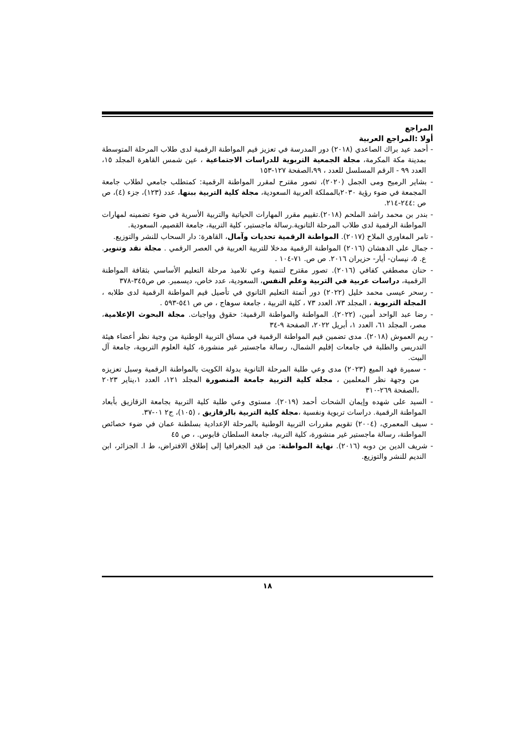المراجع
أولا :المراجع العربية
- أحمد عيد براك الصاعدي (٢٠١٨) دور المدرسة في تعزيز قيم المواطنة الرقمية لدى طلاب المرحلة المتوسطة بمدينة مكة المكرمة، مجلة الجمعية التربوية للدراسات الاجتماعية ، عين شمس القاهرة المجلد ١٥، العدد ٩٩ - الرقم المسلسل للعدد ، ٩٩،الصفحة ١٢٧-١٥٣
- بشاير الرميح ومى الجمل (٢٠٢٠)، تصور مقترح لمقرر المواطنة الرقمية: كمتطلب جامعي لطلاب جامعة المجمعة في ضوء رؤية ٢٠٣٠بالمملكة العربية السعودية، مجلة كلية التربية ببنها، عدد (١٢٣)، جزء (٤)، ص ص :٢٤٤-٢١٤.
- بندر بن محمد راشد الملحم (٢٠١٨).تقييم مقرر المهارات الحياتية والتربية الأسرية في ضوء تضمينه لمهارات المواطنة الرقمية لدى طلاب المرحلة الثانوية.رسالة ماجستير، كلية التربية، جامعة القصيم، السعودية.
- تامر المغاوري الملاح (٢٠١٧). المواطنة الرقمية تحديات وآمال، القاهرة: دار السحاب للنشر والتوزيع.
- جمال علي الدهشان (٢٠١٦) المواطنة الرقمية مدخلا للتربية العربية في العصر الرقمي . مجلة نقد وتنوير. ع. ٥، نيسان- أيار- حزيران ٢٠١٦. ص ص. ٧١-١٠٤ .
- حنان مصطفي كفافي (٢٠١٦). تصور مقترح لتنمية وعي تلاميذ مرحلة التعليم الأساسي بثقافة المواطنة الرقمية، دراسات عربية في التربية وعلم النفس، السعودية، عدد خاص، ديسمبر. ص ص٣٤٥-٣٧٨
- رسحر عيسى محمد خليل (٢٠٢٢) دور أتمتة التعليم الثانوي في تأصيل قيم المواطنة الرقمية لدى طلابه ، المجلة التربوية ، المجلد ٧٣، العدد ٧٣ ، كلية التربية ، جامعة سوهاج ، ص ص ٥٤١-٥٩٣ .
- رضا عبد الواحد أمين، (٢٠٢٢). المواطنة والمواطنة الرقمية: حقوق وواجبات. مجلة البحوث الإعلامية، مصر، المجلد ٦١، العدد ١، أبريل ٢٠٢٢، الصفحة ٩-٣٤
- ريم العموش (٢٠١٨). مدى تضمين قيم المواطنة الرقمية في مساق التربية الوطنية من وجية نظر أعضاء هيئة التدريس والطلبة في جامعات إقليم الشمال، رسالة ماجستير غير منشورة، كلية العلوم التربوية، جامعة آل البيت.
- سميرة فهد الميع (٢٠٢٣) مدى وعي طلبة المرحلة الثانوية بدولة الكويت بالمواطنة الرقمية وسبل تعزيزه من وجهة نظر المعلمين ، مجلة كلية التربية جامعة المنصورة المجلد ١٢١، العدد ١،يناير ٢٠٢٣ ،الصفحة ٢٦٩-٣١٠
- السيد على شهده وإيمان الشحات أحمد (٢٠١٩). مستوى وعي طلبة كلية التربية بجامعة الزقازيق بأبعاد المواطنة الرقمية. دراسات تربوية ونفسية ،مجلة كلية التربية بالزقازيق ، (١٠٥)، ج٢ ٠١-٣٧.
- سيف المعمري، (٢٠٠٤) تقويم مقررات التربية الوطنية بالمرحلة الإعدادية بسلطنة عمان في ضوء خصائص المواطنة، رسالة ماجستير غير منشورة، كلية التربية، جامعة السلطان قابوس. ، ص ٤٥
- شريف الدين بن دوبه (٢٠١٦). نهاية المواطنة: من قيد الجغرافيا إلى إطلاق الافتراض، ط ا. الجزائر، ابن النديم للنشر والتوزيع.
١٨